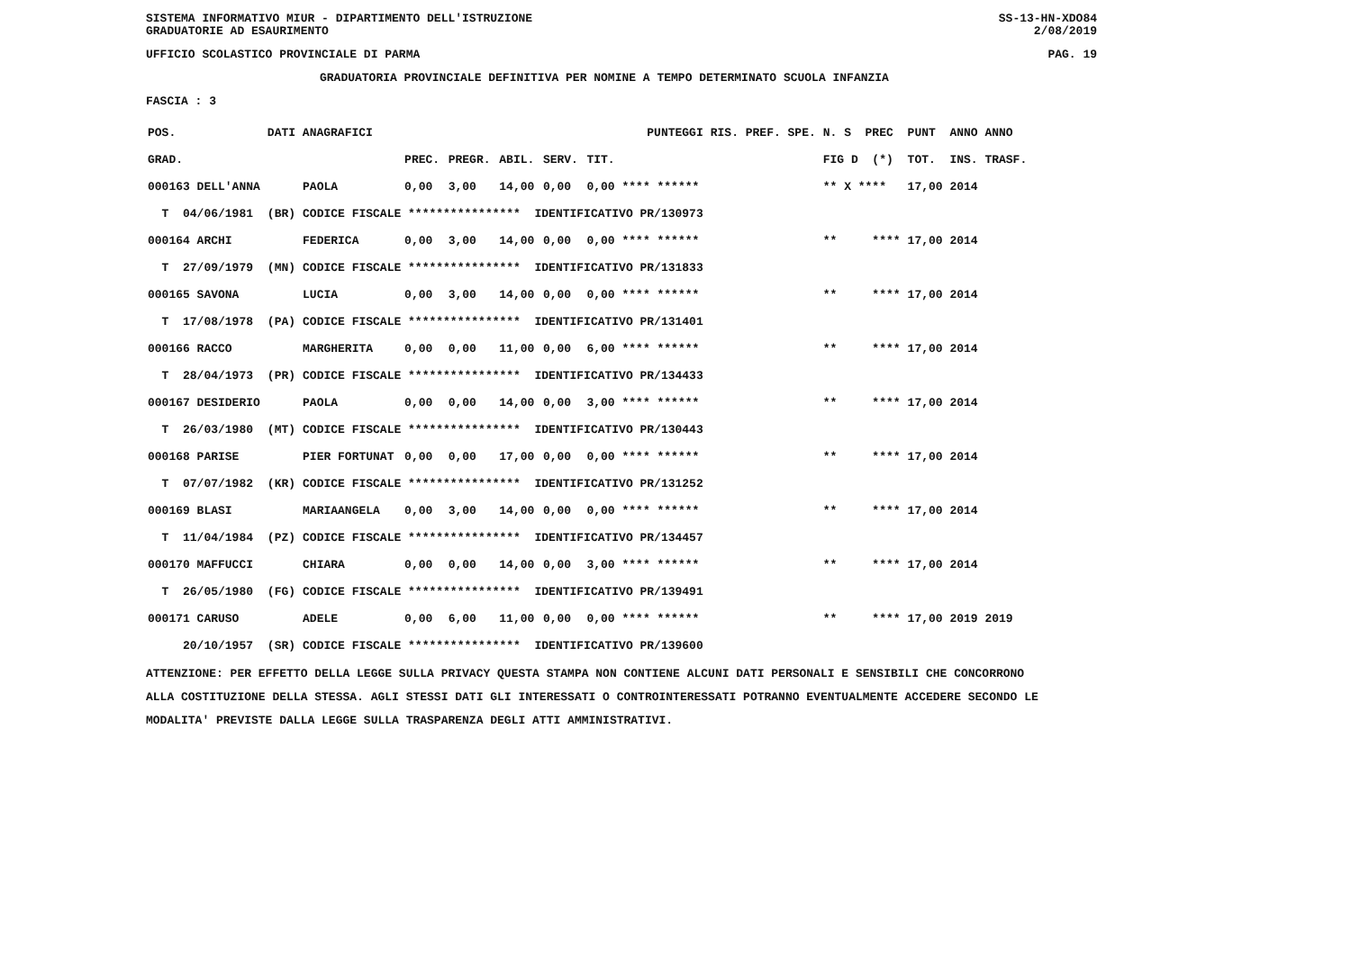SISTEMA INFORMATIVO MIUR - DIPARTIMENTO DELL'ISTRUZIONE
GRADUATORIE AD ESAURIMENTO SS-13-HN-XDO84
2/08/2019
UFFICIO SCOLASTICO PROVINCIALE DI PARMA PAG. 19
GRADUATORIA PROVINCIALE DEFINITIVA PER NOMINE A TEMPO DETERMINATO SCUOLA INFANZIA
FASCIA : 3
| POS. | DATI ANAGRAFICI | | | PUNTEGGI | | | | RIS. PREF. SPE. | N. S PREC | PUNT ANNO ANNO |
| --- | --- | --- | --- | --- | --- | --- | --- | --- | --- | --- |
| GRAD. | | | PREC. | PREGR. | ABIL. | SERV. | TIT. | | FIG D (*) | TOT. INS. TRASF. |
| 000163 DELL'ANNA | | PAOLA | 0,00 | 3,00 | 14,00 | 0,00 | 0,00 **** ****** | | ** X **** | 17,00 2014 |
| T 04/06/1981 | (BR) | CODICE FISCALE **************** IDENTIFICATIVO PR/130973 | | | | | | | | |
| 000164 ARCHI | | FEDERICA | 0,00 | 3,00 | 14,00 | 0,00 | 0,00 **** ****** | | ** **** | 17,00 2014 |
| T 27/09/1979 | (MN) | CODICE FISCALE **************** IDENTIFICATIVO PR/131833 | | | | | | | | |
| 000165 SAVONA | | LUCIA | 0,00 | 3,00 | 14,00 | 0,00 | 0,00 **** ****** | | ** **** | 17,00 2014 |
| T 17/08/1978 | (PA) | CODICE FISCALE **************** IDENTIFICATIVO PR/131401 | | | | | | | | |
| 000166 RACCO | | MARGHERITA | 0,00 | 0,00 | 11,00 | 0,00 | 6,00 **** ****** | | ** **** | 17,00 2014 |
| T 28/04/1973 | (PR) | CODICE FISCALE **************** IDENTIFICATIVO PR/134433 | | | | | | | | |
| 000167 DESIDERIO | | PAOLA | 0,00 | 0,00 | 14,00 | 0,00 | 3,00 **** ****** | | ** **** | 17,00 2014 |
| T 26/03/1980 | (MT) | CODICE FISCALE **************** IDENTIFICATIVO PR/130443 | | | | | | | | |
| 000168 PARISE | | PIER FORTUNAT | 0,00 | 0,00 | 17,00 | 0,00 | 0,00 **** ****** | | ** **** | 17,00 2014 |
| T 07/07/1982 | (KR) | CODICE FISCALE **************** IDENTIFICATIVO PR/131252 | | | | | | | | |
| 000169 BLASI | | MARIAANGELA | 0,00 | 3,00 | 14,00 | 0,00 | 0,00 **** ****** | | ** **** | 17,00 2014 |
| T 11/04/1984 | (PZ) | CODICE FISCALE **************** IDENTIFICATIVO PR/134457 | | | | | | | | |
| 000170 MAFFUCCI | | CHIARA | 0,00 | 0,00 | 14,00 | 0,00 | 3,00 **** ****** | | ** **** | 17,00 2014 |
| T 26/05/1980 | (FG) | CODICE FISCALE **************** IDENTIFICATIVO PR/139491 | | | | | | | | |
| 000171 CARUSO | | ADELE | 0,00 | 6,00 | 11,00 | 0,00 | 0,00 **** ****** | | ** **** | 17,00 2019 2019 |
| 20/10/1957 | (SR) | CODICE FISCALE **************** IDENTIFICATIVO PR/139600 | | | | | | | | |
ATTENZIONE: PER EFFETTO DELLA LEGGE SULLA PRIVACY QUESTA STAMPA NON CONTIENE ALCUNI DATI PERSONALI E SENSIBILI CHE CONCORRONO
ALLA COSTITUZIONE DELLA STESSA. AGLI STESSI DATI GLI INTERESSATI O CONTROINTERESSATI POTRANNO EVENTUALMENTE ACCEDERE SECONDO LE
MODALITA' PREVISTE DALLA LEGGE SULLA TRASPARENZA DEGLI ATTI AMMINISTRATIVI.